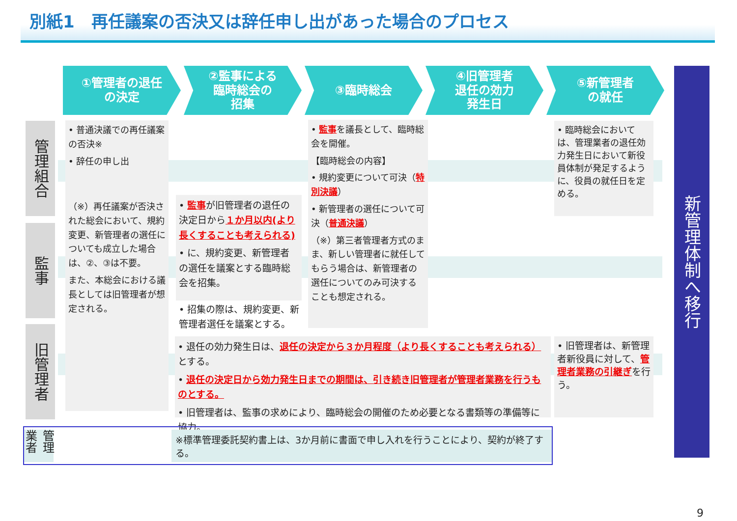別紙1　再任議案の否決又は辞任申し出があった場合のプロセス
①管理者の退任
の決定
②監事による
臨時総会の
招集
③臨時総会 ④旧管理者
退任の効力
発生日
⑤新管理者
の就任
管理組合
監事
旧管理者
• 普通決議での再任議案の否決※
• 辞任の申し出
（※）再任議案が否決された総会において、規約変更、新管理者の選任についても成立した場合は、②、③は不要。
また、本総会における議長としては旧管理者が想定される。
• 監事が旧管理者の退任の決定日から１か月以内(より長くすることも考えられる)
• に、規約変更、新管理者の選任を議案とする臨時総会を招集。
• 招集の際は、規約変更、新管理者選任を議案とする。
• 監事を議長として、臨時総会を開催。
【臨時総会の内容】
• 規約変更について可決（特別決議）
• 新管理者の選任について可決（普通決議）
（※）第三者管理者方式のまま、新しい管理者に就任してもらう場合は、新管理者の選任についてのみ可決することも想定される。
• 臨時総会においては、管理業者の退任効力発生日において新役員体制が発足するように、役員の就任日を定める。
• 退任の効力発生日は、退任の決定から３か月程度（より長くすることも考えられる）とする。
• 退任の決定日から効力発生日までの期間は、引き続き旧管理者が管理者業務を行うものとする。
• 旧管理者は、監事の求めにより、臨時総会の開催のため必要となる書類等の準備等に協力。
• 旧管理者は、新管理者新役員に対して、管理者業務の引継ぎを行う。
新管理体制へ移行
管理業者
※標準管理委託契約書上は、3か月前に書面で申し入れを行うことにより、契約が終了する。
9